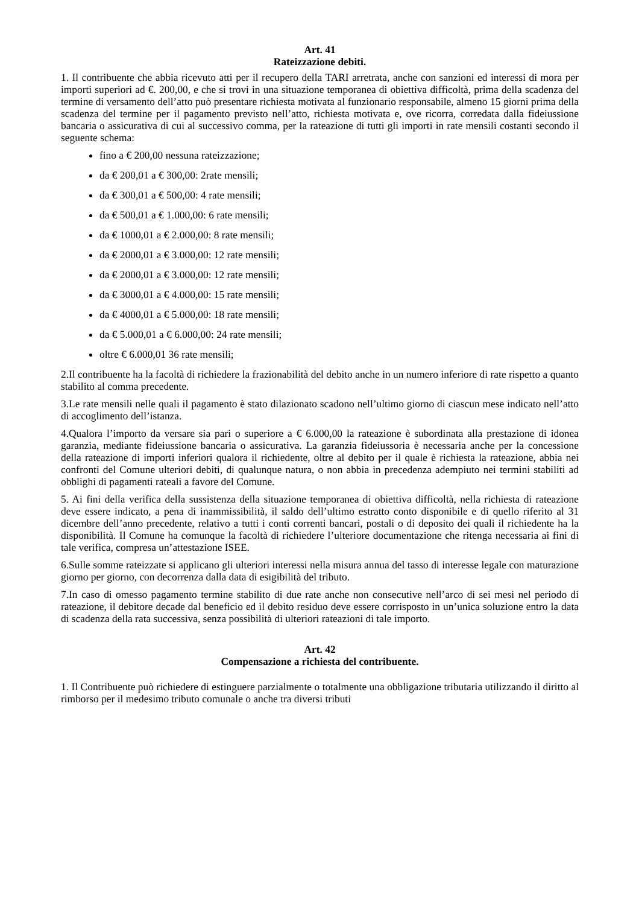Art. 41
Rateizzazione debiti.
1. Il contribuente che abbia ricevuto atti per il recupero della TARI arretrata, anche con sanzioni ed interessi di mora per importi superiori ad €. 200,00, e che si trovi in una situazione temporanea di obiettiva difficoltà, prima della scadenza del termine di versamento dell’atto può presentare richiesta motivata al funzionario responsabile, almeno 15 giorni prima della scadenza del termine per il pagamento previsto nell’atto, richiesta motivata e, ove ricorra, corredata dalla fideiussione bancaria o assicurativa di cui al successivo comma, per la rateazione di tutti gli importi in rate mensili costanti secondo il seguente schema:
fino a € 200,00 nessuna rateizzazione;
da € 200,01 a € 300,00: 2rate mensili;
da € 300,01 a € 500,00: 4 rate mensili;
da € 500,01 a € 1.000,00: 6 rate mensili;
da € 1000,01 a € 2.000,00: 8 rate mensili;
da € 2000,01 a € 3.000,00: 12 rate mensili;
da € 2000,01 a € 3.000,00: 12 rate mensili;
da € 3000,01 a € 4.000,00: 15 rate mensili;
da € 4000,01 a € 5.000,00: 18 rate mensili;
da € 5.000,01 a € 6.000,00: 24 rate mensili;
oltre € 6.000,01 36 rate mensili;
2.Il contribuente ha la facoltà di richiedere la frazionabilità del debito anche in un numero inferiore di rate rispetto a quanto stabilito al comma precedente.
3.Le rate mensili nelle quali il pagamento è stato dilazionato scadono nell’ultimo giorno di ciascun mese indicato nell’atto di accoglimento dell’istanza.
4.Qualora l’importo da versare sia pari o superiore a € 6.000,00 la rateazione è subordinata alla prestazione di idonea garanzia, mediante fideiussione bancaria o assicurativa. La garanzia fideiussoria è necessaria anche per la concessione della rateazione di importi inferiori qualora il richiedente, oltre al debito per il quale è richiesta la rateazione, abbia nei confronti del Comune ulteriori debiti, di qualunque natura, o non abbia in precedenza adempiuto nei termini stabiliti ad obblighi di pagamenti rateali a favore del Comune.
5. Ai fini della verifica della sussistenza della situazione temporanea di obiettiva difficoltà, nella richiesta di rateazione deve essere indicato, a pena di inammissibilità, il saldo dell’ultimo estratto conto disponibile e di quello riferito al 31 dicembre dell’anno precedente, relativo a tutti i conti correnti bancari, postali o di deposito dei quali il richiedente ha la disponibilità. Il Comune ha comunque la facoltà di richiedere l’ulteriore documentazione che ritenga necessaria ai fini di tale verifica, compresa un’attestazione ISEE.
6.Sulle somme rateizzate si applicano gli ulteriori interessi nella misura annua del tasso di interesse legale con maturazione giorno per giorno, con decorrenza dalla data di esigibilità del tributo.
7.In caso di omesso pagamento termine stabilito di due rate anche non consecutive nell’arco di sei mesi nel periodo di rateazione, il debitore decade dal beneficio ed il debito residuo deve essere corrisposto in un’unica soluzione entro la data di scadenza della rata successiva, senza possibilità di ulteriori rateazioni di tale importo.
Art. 42
Compensazione a richiesta del contribuente.
1. Il Contribuente può richiedere di estinguere parzialmente o totalmente una obbligazione tributaria utilizzando il diritto al rimborso per il medesimo tributo comunale o anche tra diversi tributi